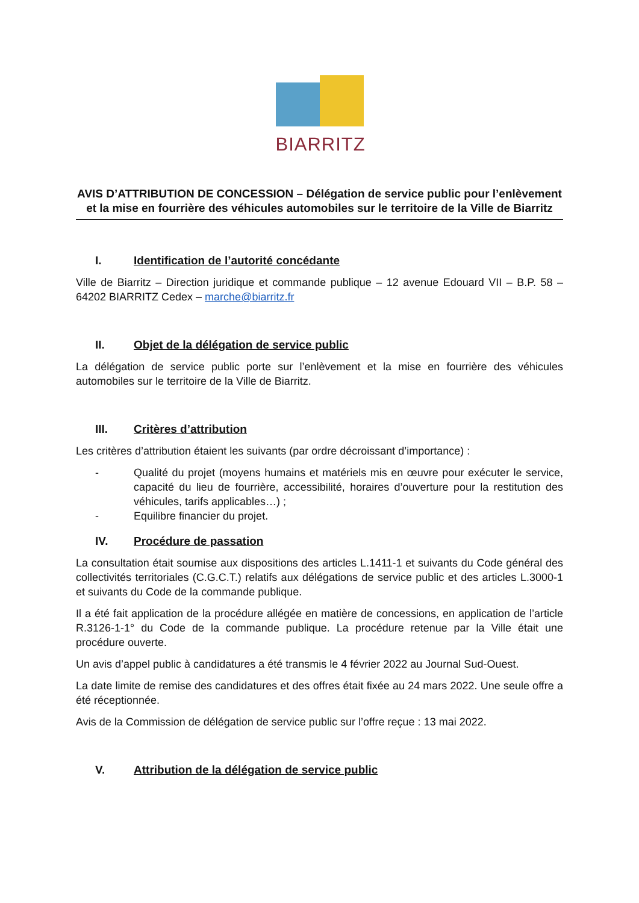BIARRITZ
AVIS D’ATTRIBUTION DE CONCESSION – Délégation de service public pour l’enlèvement et la mise en fourrière des véhicules automobiles sur le territoire de la Ville de Biarritz
I. Identification de l’autorité concédante
Ville de Biarritz – Direction juridique et commande publique – 12 avenue Edouard VII – B.P. 58 – 64202 BIARRITZ Cedex – marche@biarritz.fr
II. Objet de la délégation de service public
La délégation de service public porte sur l’enlèvement et la mise en fourrière des véhicules automobiles sur le territoire de la Ville de Biarritz.
III. Critères d’attribution
Les critères d’attribution étaient les suivants (par ordre décroissant d’importance) :
- Qualité du projet (moyens humains et matériels mis en œuvre pour exécuter le service, capacité du lieu de fourrière, accessibilité, horaires d’ouverture pour la restitution des véhicules, tarifs applicables…) ;
- Equilibre financier du projet.
IV. Procédure de passation
La consultation était soumise aux dispositions des articles L.1411-1 et suivants du Code général des collectivités territoriales (C.G.C.T.) relatifs aux délégations de service public et des articles L.3000-1 et suivants du Code de la commande publique.
Il a été fait application de la procédure allégée en matière de concessions, en application de l’article R.3126-1-1° du Code de la commande publique. La procédure retenue par la Ville était une procédure ouverte.
Un avis d’appel public à candidatures a été transmis le 4 février 2022 au Journal Sud-Ouest.
La date limite de remise des candidatures et des offres était fixée au 24 mars 2022. Une seule offre a été réceptionnée.
Avis de la Commission de délégation de service public sur l’offre reçue : 13 mai 2022.
V. Attribution de la délégation de service public